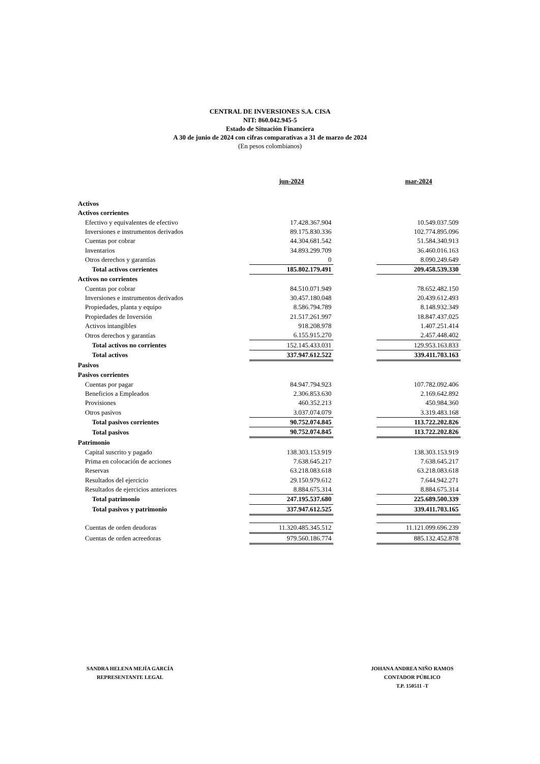CENTRAL DE INVERSIONES S.A. CISA
NIT: 860.042.945-5
Estado de Situación Financiera
A 30 de junio de 2024 con cifras comparativas a 31 de marzo de 2024
(En pesos colombianos)
| | jun-2024 | | mar-2024 |
| --- | --- | --- | --- |
| Activos | | | |
| Activos corrientes | | | |
| Efectivo y equivalentes de efectivo | 17.428.367.904 | | 10.549.037.509 |
| Inversiones e instrumentos derivados | 89.175.830.336 | | 102.774.895.096 |
| Cuentas por cobrar | 44.304.681.542 | | 51.584.340.913 |
| Inventarios | 34.893.299.709 | | 36.460.016.163 |
| Otros derechos y garantías | 0 | | 8.090.249.649 |
| Total activos corrientes | 185.802.179.491 | | 209.458.539.330 |
| Activos no corrientes | | | |
| Cuentas por cobrar | 84.510.071.949 | | 78.652.482.150 |
| Inversiones e instrumentos derivados | 30.457.180.048 | | 20.439.612.493 |
| Propiedades, planta y equipo | 8.586.794.789 | | 8.148.932.349 |
| Propiedades de Inversión | 21.517.261.997 | | 18.847.437.025 |
| Activos intangibles | 918.208.978 | | 1.407.251.414 |
| Otros derechos y garantías | 6.155.915.270 | | 2.457.448.402 |
| Total activos no corrientes | 152.145.433.031 | | 129.953.163.833 |
| Total activos | 337.947.612.522 | | 339.411.703.163 |
| Pasivos | | | |
| Pasivos corrientes | | | |
| Cuentas por pagar | 84.947.794.923 | | 107.782.092.406 |
| Beneficios a Empleados | 2.306.853.630 | | 2.169.642.892 |
| Provisiones | 460.352.213 | | 450.984.360 |
| Otros pasivos | 3.037.074.079 | | 3.319.483.168 |
| Total pasivos corrientes | 90.752.074.845 | | 113.722.202.826 |
| Total pasivos | 90.752.074.845 | | 113.722.202.826 |
| Patrimonio | | | |
| Capital suscrito y pagado | 138.303.153.919 | | 138.303.153.919 |
| Prima en colocación de acciones | 7.638.645.217 | | 7.638.645.217 |
| Reservas | 63.218.083.618 | | 63.218.083.618 |
| Resultados del ejercicio | 29.150.979.612 | | 7.644.942.271 |
| Resultados de ejercicios anteriores | 8.884.675.314 | | 8.884.675.314 |
| Total patrimonio | 247.195.537.680 | | 225.689.500.339 |
| Total pasivos y patrimonio | 337.947.612.525 | | 339.411.703.165 |
| Cuentas de orden deudoras | 11.320.485.345.512 | | 11.121.099.696.239 |
| Cuentas de orden acreedoras | 979.560.186.774 | | 885.132.452.878 |
SANDRA HELENA MEJÍA GARCÍA
REPRESENTANTE LEGAL
JOHANA ANDREA NIÑO RAMOS
CONTADOR PÚBLICO
T.P. 150511 -T